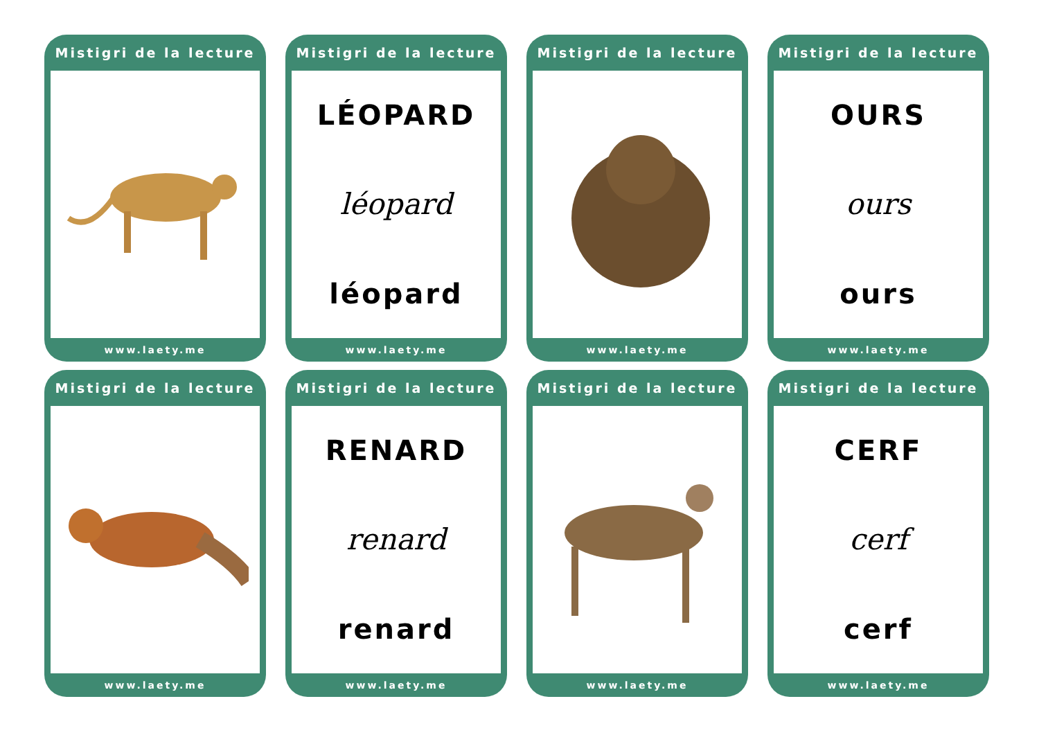Mistigri de la lecture
www.laety.me
Mistigri de la lecture
LÉOPARD
léopard
léopard
www.laety.me
Mistigri de la lecture
www.laety.me
Mistigri de la lecture
OURS
ours
ours
www.laety.me
Mistigri de la lecture
www.laety.me
Mistigri de la lecture
RENARD
renard
renard
www.laety.me
Mistigri de la lecture
www.laety.me
Mistigri de la lecture
CERF
cerf
cerf
www.laety.me